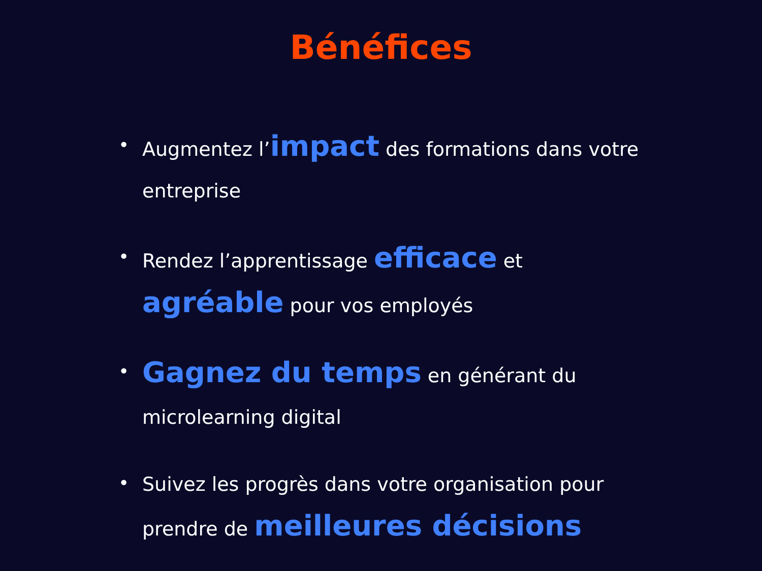Bénéfices
• Augmentez l’impact des formations dans votre entreprise
• Rendez l’apprentissage efficace et agréable pour vos employés
• Gagnez du temps en générant du microlearning digital
• Suivez les progrès dans votre organisation pour prendre de meilleures décisions